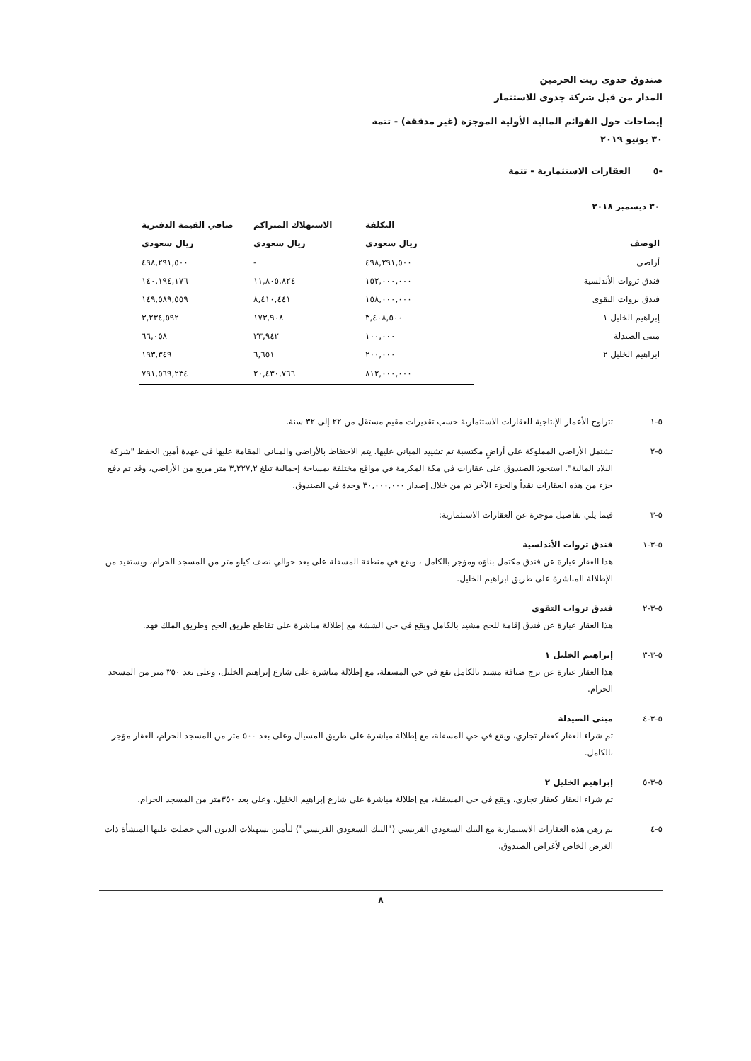صندوق جدوى ريت الحرمين
المدار من قبل شركة جدوى للاستثمار
إيضاحات حول القوائم المالية الأولية الموجزة (غير مدققة) - تتمة
٣٠ يونيو ٢٠١٩
-٥ العقارات الاستثمارية - تتمة
| ٣٠ ديسمبر ٢٠١٨ | | | |
| | التكلفة | الاستهلاك المتراكم | صافي القيمة الدفترية |
| الوصف | ريال سعودي | ريال سعودي | ريال سعودي |
| أراضي | ٤٩٨,٢٩١,٥٠٠ | - | ٤٩٨,٢٩١,٥٠٠ |
| فندق ثروات الأندلسية | ١٥٢,٠٠٠,٠٠٠ | ١١,٨٠٥,٨٢٤ | ١٤٠,١٩٤,١٧٦ |
| فندق ثروات التقوى | ١٥٨,٠٠٠,٠٠٠ | ٨,٤١٠,٤٤١ | ١٤٩,٥٨٩,٥٥٩ |
| إبراهيم الخليل ١ | ٣,٤٠٨,٥٠٠ | ١٧٣,٩٠٨ | ٣,٢٣٤,٥٩٢ |
| مبنى الصيدلة | ١٠٠,٠٠٠ | ٣٣,٩٤٢ | ٦٦,٠٥٨ |
| ابراهيم الخليل ٢ | ٢٠٠,٠٠٠ | ٦,٦٥١ | ١٩٣,٣٤٩ |
| | ٨١٢,٠٠٠,٠٠٠ | ٢٠,٤٣٠,٧٦٦ | ٧٩١,٥٦٩,٢٣٤ |
٥-١ تتراوح الأعمار الإنتاجية للعقارات الاستثمارية حسب تقديرات مقيم مستقل من ٢٢ إلى ٣٢ سنة.
٥-٢ تشتمل الأراضي المملوكة على أراضٍ مكتسبة تم تشييد المباني عليها. يتم الاحتفاظ بالأراضي والمباني المقامة عليها في عهدة أمين الحفظ "شركة البلاد المالية". استحوذ الصندوق على عقارات في مكة المكرمة في مواقع مختلفة بمساحة إجمالية تبلغ ٣,٢٢٧,٢ متر مربع من الأراضي، وقد تم دفع جزء من هذه العقارات نقداً والجزء الآخر تم من خلال إصدار ٣٠,٠٠٠,٠٠٠ وحدة في الصندوق.
٥-٣ فيما يلي تفاصيل موجزة عن العقارات الاستثمارية:
٥-٣-١ فندق ثروات الأندلسية
هذا العقار عبارة عن فندق مكتمل بناؤه ومؤجر بالكامل ، ويقع في منطقة المسفلة على بعد حوالي نصف كيلو متر من المسجد الحرام، ويستفيد من الإطلالة المباشرة على طريق ابراهيم الخليل.
٥-٣-٢ فندق ثروات التقوى
هذا العقار عبارة عن فندق إقامة للحج مشيد بالكامل ويقع في حي الششة مع إطلالة مباشرة على تقاطع طريق الحج وطريق الملك فهد.
٥-٣-٣ إبراهيم الخليل ١
هذا العقار عبارة عن برج ضيافة مشيد بالكامل يقع في حي المسفلة، مع إطلالة مباشرة على شارع إبراهيم الخليل، وعلى بعد ٣٥٠ متر من المسجد الحرام.
٥-٣-٤ مبنى الصيدلة
تم شراء العقار كعقار تجاري، ويقع في حي المسفلة، مع إطلالة مباشرة على طريق المسيال وعلى بعد ٥٠٠ متر من المسجد الحرام، العقار مؤجر بالكامل.
٥-٣-٥ إبراهيم الخليل ٢
تم شراء العقار كعقار تجاري، ويقع في حي المسفلة، مع إطلالة مباشرة على شارع إبراهيم الخليل، وعلى بعد ٣٥٠متر من المسجد الحرام.
٥-٤ تم رهن هذه العقارات الاستثمارية مع البنك السعودي الفرنسي ("البنك السعودي الفرنسي") لتأمين تسهيلات الديون التي حصلت عليها المنشأة ذات الغرض الخاص لأغراض الصندوق.
٨